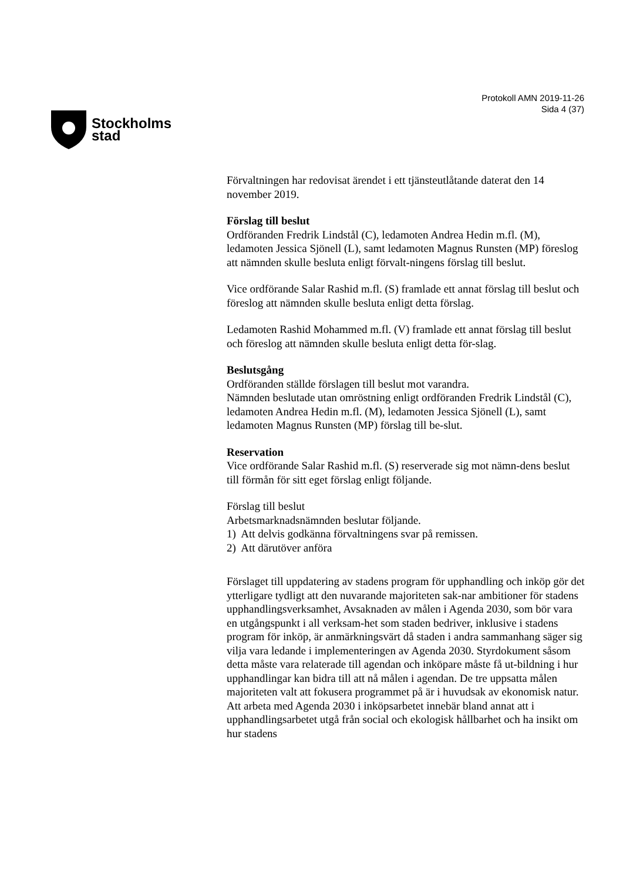Stockholms
stad
Protokoll AMN 2019-11-26
Sida 4 (37)
Förvaltningen har redovisat ärendet i ett tjänsteutlåtande daterat den 14 november 2019.
Förslag till beslut
Ordföranden Fredrik Lindstål (C), ledamoten Andrea Hedin m.fl. (M), ledamoten Jessica Sjönell (L), samt ledamoten Magnus Runsten (MP) föreslog att nämnden skulle besluta enligt förvalt-ningens förslag till beslut.
Vice ordförande Salar Rashid m.fl. (S) framlade ett annat förslag till beslut och föreslog att nämnden skulle besluta enligt detta förslag.
Ledamoten Rashid Mohammed m.fl. (V) framlade ett annat förslag till beslut och föreslog att nämnden skulle besluta enligt detta för-slag.
Beslutsgång
Ordföranden ställde förslagen till beslut mot varandra.
Nämnden beslutade utan omröstning enligt ordföranden Fredrik Lindstål (C), ledamoten Andrea Hedin m.fl. (M), ledamoten Jessica Sjönell (L), samt ledamoten Magnus Runsten (MP) förslag till be-slut.
Reservation
Vice ordförande Salar Rashid m.fl. (S) reserverade sig mot nämn-dens beslut till förmån för sitt eget förslag enligt följande.
Förslag till beslut
Arbetsmarknadsnämnden beslutar följande.
1) Att delvis godkänna förvaltningens svar på remissen.
2) Att därutöver anföra
Förslaget till uppdatering av stadens program för upphandling och inköp gör det ytterligare tydligt att den nuvarande majoriteten sak-nar ambitioner för stadens upphandlingsverksamhet, Avsaknaden av målen i Agenda 2030, som bör vara en utgångspunkt i all verksam-het som staden bedriver, inklusive i stadens program för inköp, är anmärkningsvärt då staden i andra sammanhang säger sig vilja vara ledande i implementeringen av Agenda 2030. Styrdokument såsom detta måste vara relaterade till agendan och inköpare måste få ut-bildning i hur upphandlingar kan bidra till att nå målen i agendan. De tre uppsatta målen majoriteten valt att fokusera programmet på är i huvudsak av ekonomisk natur. Att arbeta med Agenda 2030 i inköpsarbetet innebär bland annat att i upphandlingsarbetet utgå från social och ekologisk hållbarhet och ha insikt om hur stadens